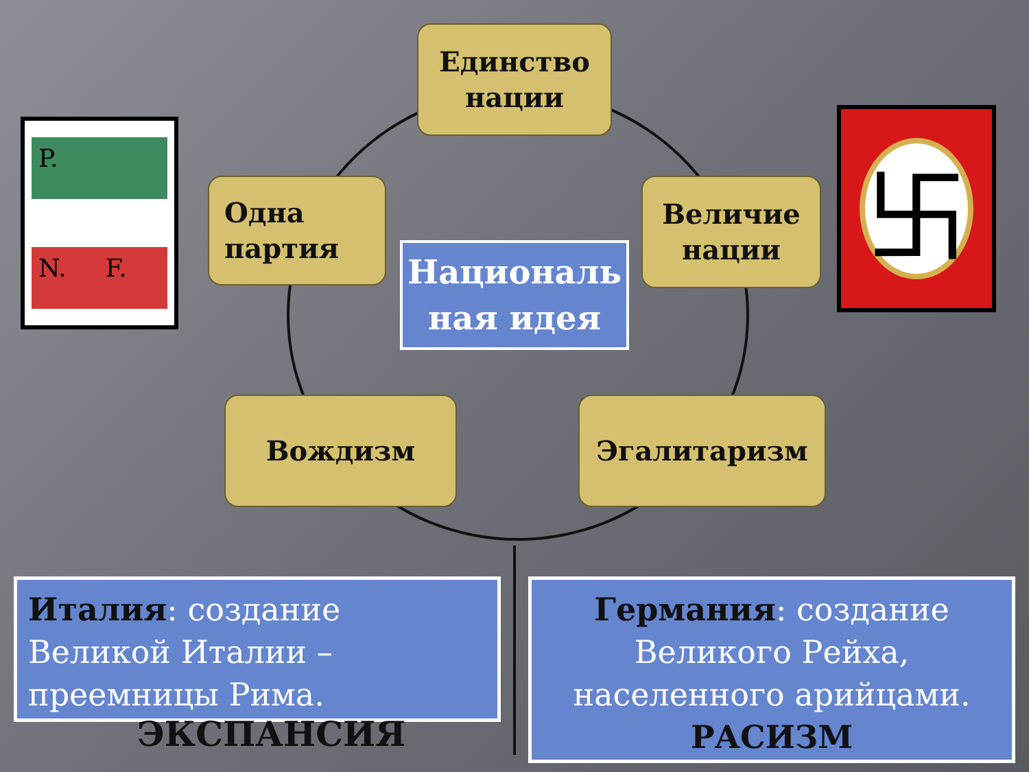P.
N. F.
卐
Единство
нации
Одна
партия
Величие
нации
Вождизм Эгалитаризм
Националь
ная идея
Италия: создание
Великой Италии –
преемницы Рима.
ЭКСПАНСИЯ
Германия: создание
Великого Рейха,
населенного арийцами.
РАСИЗМ